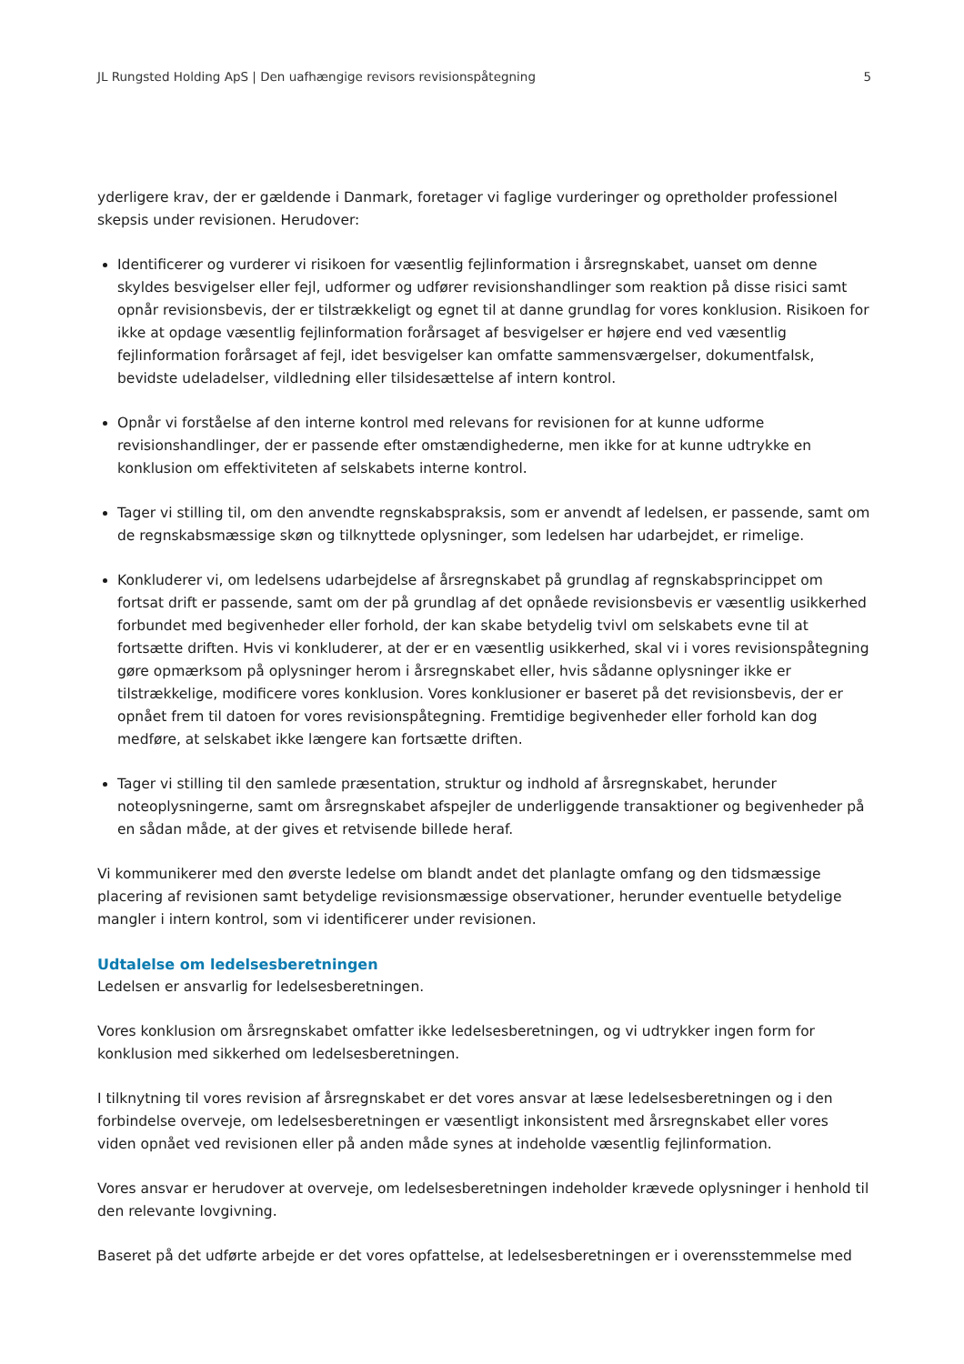JL Rungsted Holding ApS | Den uafhængige revisors revisionspåtegning 5
yderligere krav, der er gældende i Danmark, foretager vi faglige vurderinger og opretholder professionel skepsis under revisionen. Herudover:
Identificerer og vurderer vi risikoen for væsentlig fejlinformation i årsregnskabet, uanset om denne skyldes besvigelser eller fejl, udformer og udfører revisionshandlinger som reaktion på disse risici samt opnår revisionsbevis, der er tilstrækkeligt og egnet til at danne grundlag for vores konklusion. Risikoen for ikke at opdage væsentlig fejlinformation forårsaget af besvigelser er højere end ved væsentlig fejlinformation forårsaget af fejl, idet besvigelser kan omfatte sammensværgelser, dokumentfalsk, bevidste udeladelser, vildledning eller tilsidesættelse af intern kontrol.
Opnår vi forståelse af den interne kontrol med relevans for revisionen for at kunne udforme revisionshandlinger, der er passende efter omstændighederne, men ikke for at kunne udtrykke en konklusion om effektiviteten af selskabets interne kontrol.
Tager vi stilling til, om den anvendte regnskabspraksis, som er anvendt af ledelsen, er passende, samt om de regnskabsmæssige skøn og tilknyttede oplysninger, som ledelsen har udarbejdet, er rimelige.
Konkluderer vi, om ledelsens udarbejdelse af årsregnskabet på grundlag af regnskabsprincippet om fortsat drift er passende, samt om der på grundlag af det opnåede revisionsbevis er væsentlig usikkerhed forbundet med begivenheder eller forhold, der kan skabe betydelig tvivl om selskabets evne til at fortsætte driften. Hvis vi konkluderer, at der er en væsentlig usikkerhed, skal vi i vores revisionspåtegning gøre opmærksom på oplysninger herom i årsregnskabet eller, hvis sådanne oplysninger ikke er tilstrækkelige, modificere vores konklusion. Vores konklusioner er baseret på det revisionsbevis, der er opnået frem til datoen for vores revisionspåtegning. Fremtidige begivenheder eller forhold kan dog medføre, at selskabet ikke længere kan fortsætte driften.
Tager vi stilling til den samlede præsentation, struktur og indhold af årsregnskabet, herunder noteoplysningerne, samt om årsregnskabet afspejler de underliggende transaktioner og begivenheder på en sådan måde, at der gives et retvisende billede heraf.
Vi kommunikerer med den øverste ledelse om blandt andet det planlagte omfang og den tidsmæssige placering af revisionen samt betydelige revisionsmæssige observationer, herunder eventuelle betydelige mangler i intern kontrol, som vi identificerer under revisionen.
Udtalelse om ledelsesberetningen
Ledelsen er ansvarlig for ledelsesberetningen.
Vores konklusion om årsregnskabet omfatter ikke ledelsesberetningen, og vi udtrykker ingen form for konklusion med sikkerhed om ledelsesberetningen.
I tilknytning til vores revision af årsregnskabet er det vores ansvar at læse ledelsesberetningen og i den forbindelse overveje, om ledelsesberetningen er væsentligt inkonsistent med årsregnskabet eller vores viden opnået ved revisionen eller på anden måde synes at indeholde væsentlig fejlinformation.
Vores ansvar er herudover at overveje, om ledelsesberetningen indeholder krævede oplysninger i henhold til den relevante lovgivning.
Baseret på det udførte arbejde er det vores opfattelse, at ledelsesberetningen er i overensstemmelse med